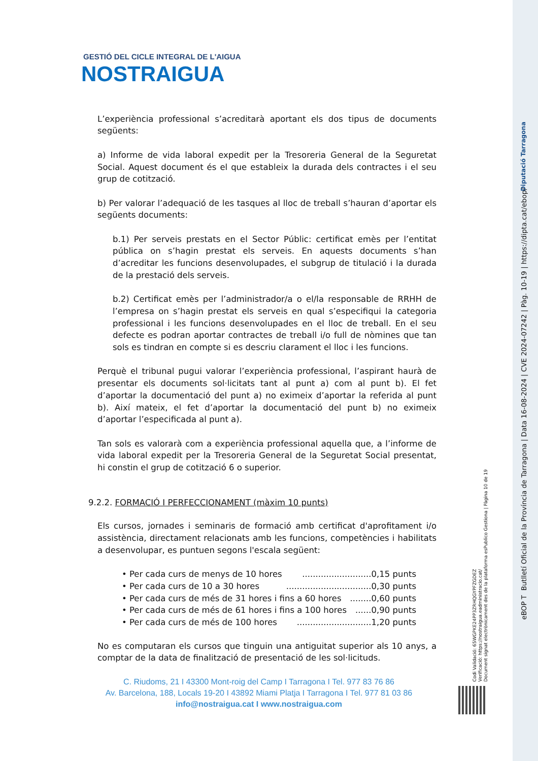GESTIÓ DEL CICLE INTEGRAL DE L'AIGUA
NOSTRAIGUA
L’experiència professional s’acreditarà aportant els dos tipus de documents següents:
a) Informe de vida laboral expedit per la Tresoreria General de la Seguretat Social. Aquest document és el que estableix la durada dels contractes i el seu grup de cotització.
b) Per valorar l’adequació de les tasques al lloc de treball s’hauran d’aportar els següents documents:
b.1) Per serveis prestats en el Sector Públic: certificat emès per l’entitat pública on s’hagin prestat els serveis. En aquests documents s’han d’acreditar les funcions desenvolupades, el subgrup de titulació i la durada de la prestació dels serveis.
b.2) Certificat emès per l’administrador/a o el/la responsable de RRHH de l’empresa on s’hagin prestat els serveis en qual s’especifiqui la categoria professional i les funcions desenvolupades en el lloc de treball. En el seu defecte es podran aportar contractes de treball i/o full de nòmines que tan sols es tindran en compte si es descriu clarament el lloc i les funcions.
Perquè el tribunal pugui valorar l’experiència professional, l’aspirant haurà de presentar els documents sol·licitats tant al punt a) com al punt b). El fet d’aportar la documentació del punt a) no eximeix d’aportar la referida al punt b). Així mateix, el fet d’aportar la documentació del punt b) no eximeix d’aportar l’especificada al punt a).
Tan sols es valorarà com a experiència professional aquella que, a l’informe de vida laboral expedit per la Tresoreria General de la Seguretat Social presentat, hi constin el grup de cotització 6 o superior.
9.2.2. FORMACIÓ I PERFECCIONAMENT (màxim 10 punts)
Els cursos, jornades i seminaris de formació amb certificat d'aprofitament i/o assistència, directament relacionats amb les funcions, competències i habilitats a desenvolupar, es puntuen segons l'escala següent:
• Per cada curs de menys de 10 hores ..........................0,15 punts
• Per cada curs de 10 a 30 hores ................................0,30 punts
• Per cada curs de més de 31 hores i fins a 60 hores ........0,60 punts
• Per cada curs de més de 61 hores i fins a 100 hores ......0,90 punts
• Per cada curs de més de 100 hores ............................1,20 punts
No es computaran els cursos que tinguin una antiguitat superior als 10 anys, a comptar de la data de finalització de presentació de les sol·licituds.
C. Riudoms, 21 I 43300 Mont-roig del Camp I Tarragona I Tel. 977 83 76 86
Av. Barcelona, 188, Locals 19-20 I 43892 Miami Platja I Tarragona I Tel. 977 81 03 86
info@nostraigua.cat I www.nostraigua.com
Diputació Tarragona
eBOP T Butlletí Oficial de la Província de Tarragona | Data 16-08-2024 | CVE 2024-07242 | Pàg. 10-19 | https://dipta.cat/ebop/
Codi Validació: 65WGPKE24PP3ZRHQGYPFZGDEZ
Verificació: https://nostraigua.eadministracio.cat/
Document signat electrònicament des de la plataforma esPublico Gestiona | Pàgina 10 de 19